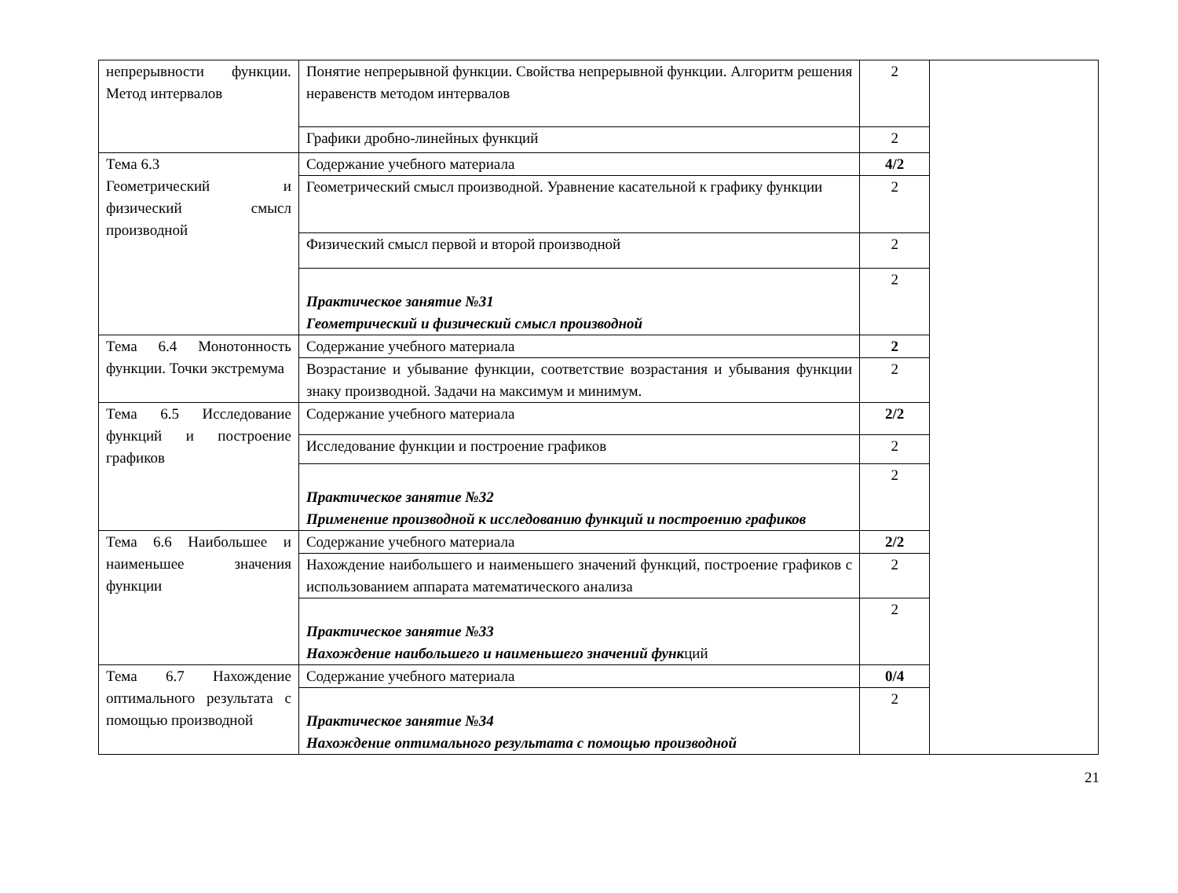| непрерывности функции. Метод интервалов | Понятие непрерывной функции. Свойства непрерывной функции. Алгоритм решения неравенств методом интервалов | 2 | |
| | Графики дробно-линейных функций | 2 | |
| Тема 6.3 Геометрический и физический смысл производной | Содержание учебного материала | 4/2 | |
| | Геометрический смысл производной. Уравнение касательной к графику функции | 2 | |
| | Физический смысл первой и второй производной | 2 | |
| | Практическое занятие №31 Геометрический и физический смысл производной | 2 | |
| Тема 6.4 Монотонность функции. Точки экстремума | Содержание учебного материала | 2 | |
| | Возрастание и убывание функции, соответствие возрастания и убывания функции знаку производной. Задачи на максимум и минимум. | 2 | |
| Тема 6.5 Исследование функций и построение графиков | Содержание учебного материала | 2/2 | |
| | Исследование функции и построение графиков | 2 | |
| | Практическое занятие №32 Применение производной к исследованию функций и построению графиков | 2 | |
| Тема 6.6 Наибольшее и наименьшее значения функции | Содержание учебного материала | 2/2 | |
| | Нахождение наибольшего и наименьшего значений функций, построение графиков с использованием аппарата математического анализа | 2 | |
| | Практическое занятие №33 Нахождение наибольшего и наименьшего значений функ ций | 2 | |
| Тема 6.7 Нахождение оптимального результата с помощью производной | Содержание учебного материала | 0/4 | |
| | Практическое занятие №34 Нахождение оптимального результата с помощью производной | 2 | |
21